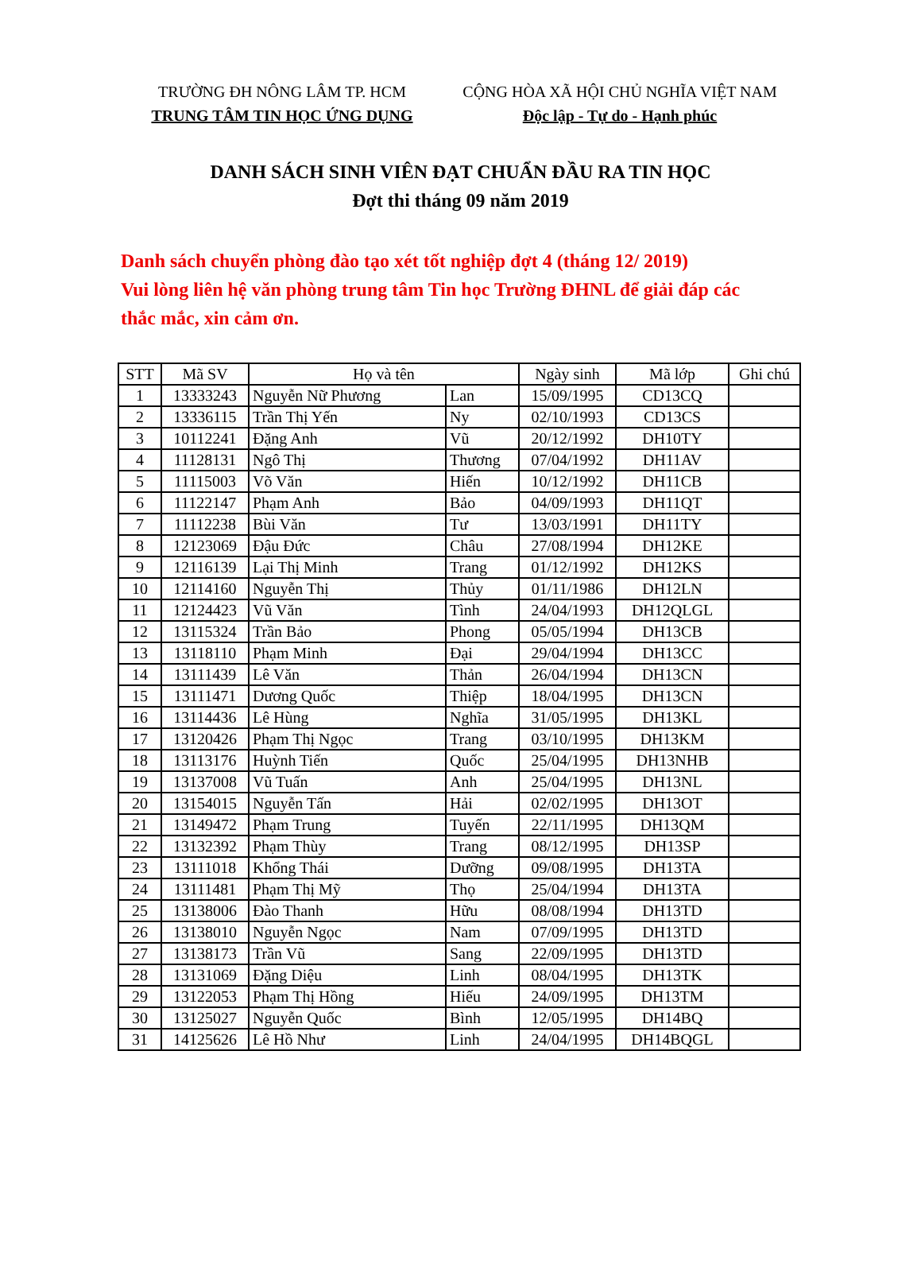TRƯỜNG ĐH NÔNG LÂM TP. HCM
TRUNG TÂM TIN HỌC ỨNG DỤNG
CỘNG HÒA XÃ HỘI CHỦ NGHĨA VIỆT NAM
Độc lập - Tự do - Hạnh phúc
DANH SÁCH SINH VIÊN ĐẠT CHUẨN ĐẦU RA TIN HỌC
Đợt thi tháng 09 năm 2019
Danh sách chuyển phòng đào tạo xét tốt nghiệp đợt 4 (tháng 12/ 2019)
Vui lòng liên hệ văn phòng trung tâm Tin học Trường ĐHNL để giải đáp các thắc mắc, xin cảm ơn.
| STT | Mã SV | Họ và tên | | Ngày sinh | Mã lớp | Ghi chú |
| --- | --- | --- | --- | --- | --- | --- |
| 1 | 13333243 | Nguyễn Nữ Phương | Lan | 15/09/1995 | CD13CQ | |
| 2 | 13336115 | Trần Thị Yến | Ny | 02/10/1993 | CD13CS | |
| 3 | 10112241 | Đặng Anh | Vũ | 20/12/1992 | DH10TY | |
| 4 | 11128131 | Ngô Thị | Thương | 07/04/1992 | DH11AV | |
| 5 | 11115003 | Võ Văn | Hiến | 10/12/1992 | DH11CB | |
| 6 | 11122147 | Phạm Anh | Bảo | 04/09/1993 | DH11QT | |
| 7 | 11112238 | Bùi Văn | Tư | 13/03/1991 | DH11TY | |
| 8 | 12123069 | Đậu Đức | Châu | 27/08/1994 | DH12KE | |
| 9 | 12116139 | Lại Thị Minh | Trang | 01/12/1992 | DH12KS | |
| 10 | 12114160 | Nguyễn Thị | Thủy | 01/11/1986 | DH12LN | |
| 11 | 12124423 | Vũ Văn | Tình | 24/04/1993 | DH12QLGL | |
| 12 | 13115324 | Trần Bảo | Phong | 05/05/1994 | DH13CB | |
| 13 | 13118110 | Phạm Minh | Đại | 29/04/1994 | DH13CC | |
| 14 | 13111439 | Lê Văn | Thản | 26/04/1994 | DH13CN | |
| 15 | 13111471 | Dương Quốc | Thiệp | 18/04/1995 | DH13CN | |
| 16 | 13114436 | Lê Hùng | Nghĩa | 31/05/1995 | DH13KL | |
| 17 | 13120426 | Phạm Thị Ngọc | Trang | 03/10/1995 | DH13KM | |
| 18 | 13113176 | Huỳnh Tiến | Quốc | 25/04/1995 | DH13NHB | |
| 19 | 13137008 | Vũ Tuấn | Anh | 25/04/1995 | DH13NL | |
| 20 | 13154015 | Nguyễn Tấn | Hải | 02/02/1995 | DH13OT | |
| 21 | 13149472 | Phạm Trung | Tuyến | 22/11/1995 | DH13QM | |
| 22 | 13132392 | Phạm Thùy | Trang | 08/12/1995 | DH13SP | |
| 23 | 13111018 | Khổng Thái | Dưỡng | 09/08/1995 | DH13TA | |
| 24 | 13111481 | Phạm Thị Mỹ | Thọ | 25/04/1994 | DH13TA | |
| 25 | 13138006 | Đào Thanh | Hữu | 08/08/1994 | DH13TD | |
| 26 | 13138010 | Nguyễn Ngọc | Nam | 07/09/1995 | DH13TD | |
| 27 | 13138173 | Trần Vũ | Sang | 22/09/1995 | DH13TD | |
| 28 | 13131069 | Đặng Diệu | Linh | 08/04/1995 | DH13TK | |
| 29 | 13122053 | Phạm Thị Hồng | Hiếu | 24/09/1995 | DH13TM | |
| 30 | 13125027 | Nguyễn Quốc | Bình | 12/05/1995 | DH14BQ | |
| 31 | 14125626 | Lê Hồ Như | Linh | 24/04/1995 | DH14BQGL | |